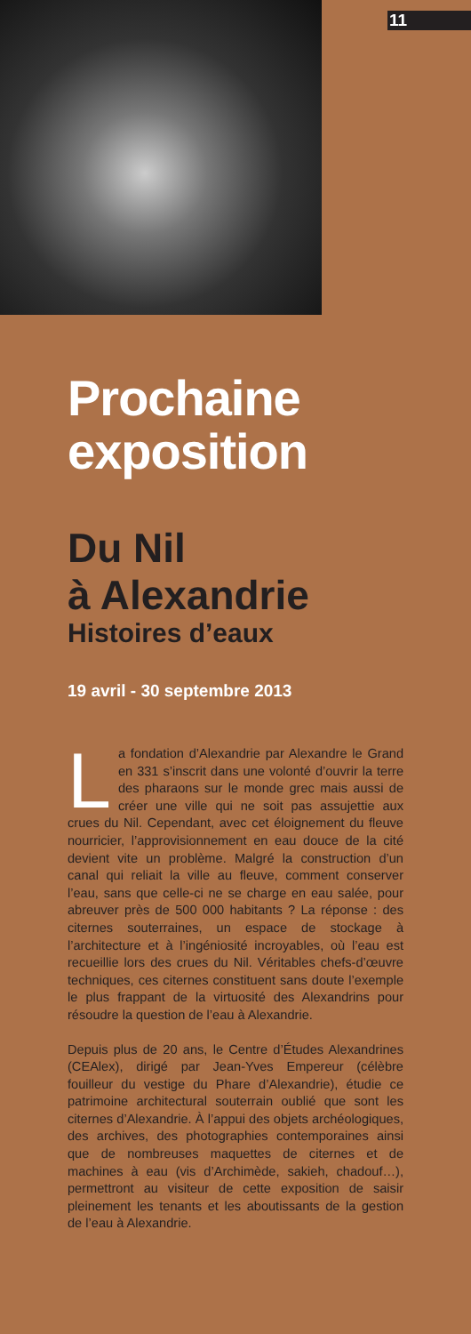11
Prochaine exposition
Du Nil
à Alexandrie
Histoires d’eaux
19 avril - 30 septembre 2013
La fondation d’Alexandrie par Alexandre le Grand en 331 s’inscrit dans une volonté d’ouvrir la terre des pharaons sur le monde grec mais aussi de créer une ville qui ne soit pas assujettie aux crues du Nil. Cependant, avec cet éloignement du fleuve nourricier, l’approvisionnement en eau douce de la cité devient vite un problème. Malgré la construction d’un canal qui reliait la ville au fleuve, comment conserver l’eau, sans que celle-ci ne se charge en eau salée, pour abreuver près de 500 000 habitants ? La réponse : des citernes souterraines, un espace de stockage à l’architecture et à l’ingéniosité incroyables, où l’eau est recueillie lors des crues du Nil. Véritables chefs-d’œuvre techniques, ces citernes constituent sans doute l’exemple le plus frappant de la virtuosité des Alexandrins pour résoudre la question de l’eau à Alexandrie.
Depuis plus de 20 ans, le Centre d’Études Alexandrines (CEAlex), dirigé par Jean-Yves Empereur (célèbre fouilleur du vestige du Phare d’Alexandrie), étudie ce patrimoine architectural souterrain oublié que sont les citernes d’Alexandrie. À l’appui des objets archéologiques, des archives, des photographies contemporaines ainsi que de nombreuses maquettes de citernes et de machines à eau (vis d’Archimède, sakieh, chadouf…), permettront au visiteur de cette exposition de saisir pleinement les tenants et les aboutissants de la gestion de l’eau à Alexandrie.